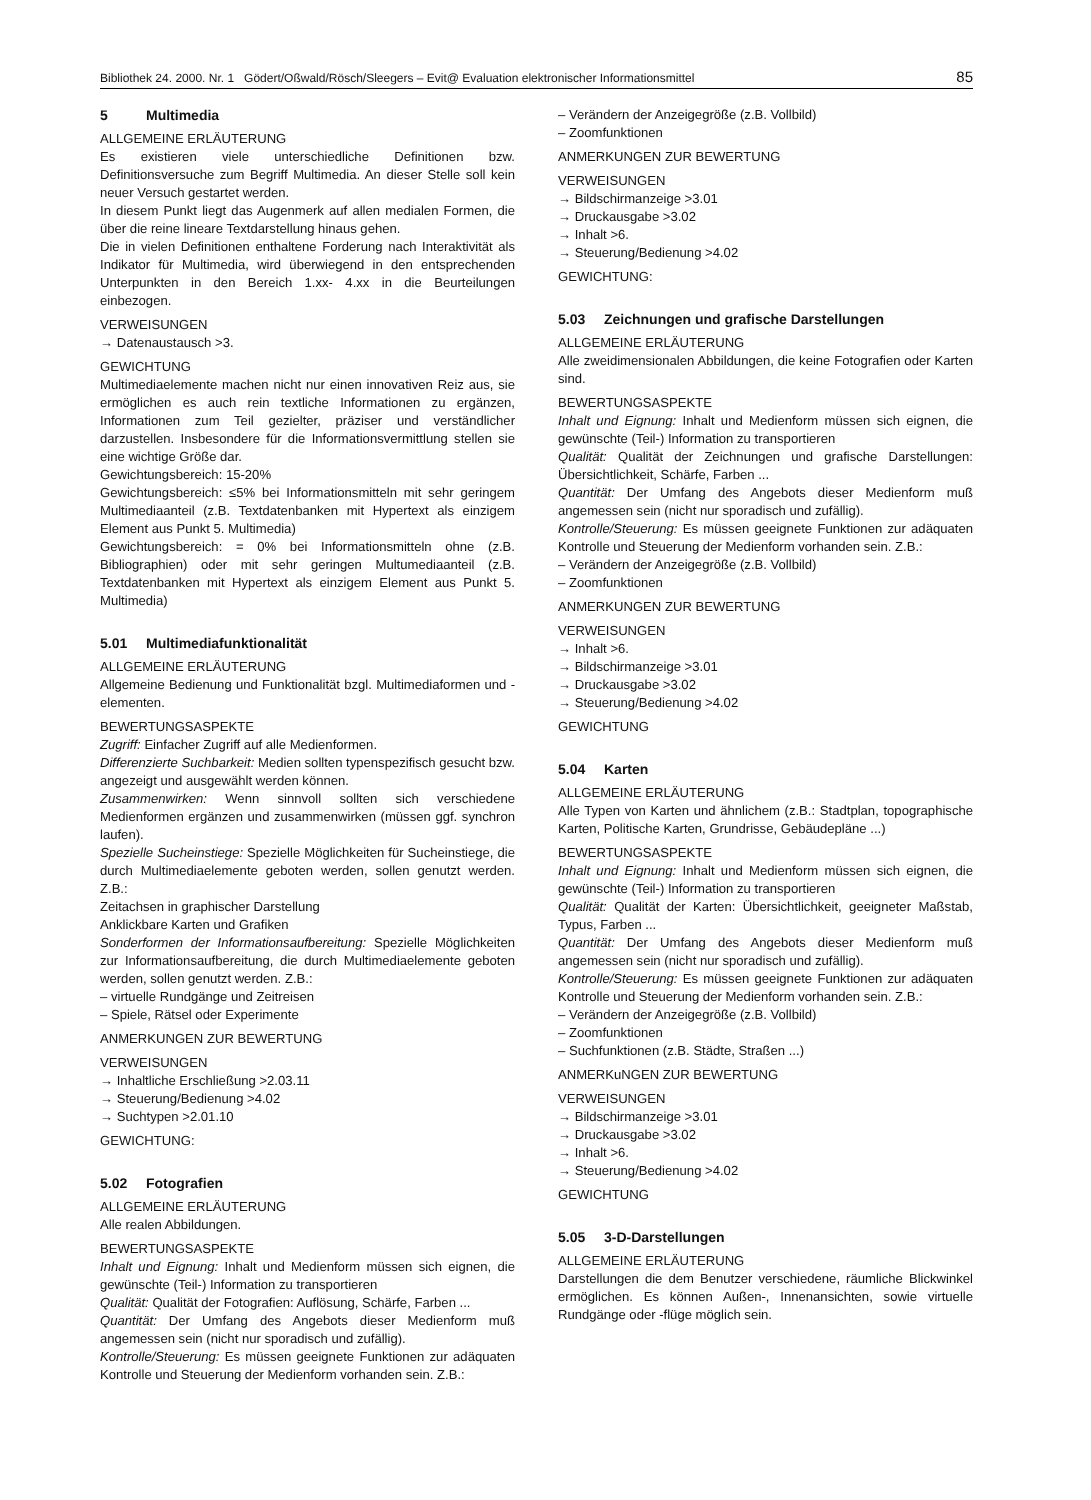Bibliothek 24. 2000. Nr. 1 Gödert/Oßwald/Rösch/Sleegers – Evit@ Evaluation elektronischer Informationsmittel 85
5 Multimedia
ALLGEMEINE ERLÄUTERUNG
Es existieren viele unterschiedliche Definitionen bzw. Definitionsversuche zum Begriff Multimedia. An dieser Stelle soll kein neuer Versuch gestartet werden.
In diesem Punkt liegt das Augenmerk auf allen medialen Formen, die über die reine lineare Textdarstellung hinaus gehen.
Die in vielen Definitionen enthaltene Forderung nach Interaktivität als Indikator für Multimedia, wird überwiegend in den entsprechenden Unterpunkten in den Bereich 1.xx- 4.xx in die Beurteilungen einbezogen.
VERWEISUNGEN
→ Datenaustausch >3.
GEWICHTUNG
Multimediaelemente machen nicht nur einen innovativen Reiz aus, sie ermöglichen es auch rein textliche Informationen zu ergänzen, Informationen zum Teil gezielter, präziser und verständlicher darzustellen. Insbesondere für die Informationsvermittlung stellen sie eine wichtige Größe dar.
Gewichtungsbereich: 15-20%
Gewichtungsbereich: ≤5% bei Informationsmitteln mit sehr geringem Multimediaanteil (z.B. Textdatenbanken mit Hypertext als einzigem Element aus Punkt 5. Multimedia)
Gewichtungsbereich: = 0% bei Informationsmitteln ohne (z.B. Bibliographien) oder mit sehr geringen Multumediaanteil (z.B. Textdatenbanken mit Hypertext als einzigem Element aus Punkt 5. Multimedia)
5.01 Multimediafunktionalität
ALLGEMEINE ERLÄUTERUNG
Allgemeine Bedienung und Funktionalität bzgl. Multimediaformen und -elementen.
BEWERTUNGSASPEKTE
Zugriff: Einfacher Zugriff auf alle Medienformen.
Differenzierte Suchbarkeit: Medien sollten typenspezifisch gesucht bzw. angezeigt und ausgewählt werden können.
Zusammenwirken: Wenn sinnvoll sollten sich verschiedene Medienformen ergänzen und zusammenwirken (müssen ggf. synchron laufen).
Spezielle Sucheinstiege: Spezielle Möglichkeiten für Sucheinstiege, die durch Multimediaelemente geboten werden, sollen genutzt werden. Z.B.:
Zeitachsen in graphischer Darstellung
Anklickbare Karten und Grafiken
Sonderformen der Informationsaufbereitung: Spezielle Möglichkeiten zur Informationsaufbereitung, die durch Multimediaelemente geboten werden, sollen genutzt werden. Z.B.:
– virtuelle Rundgänge und Zeitreisen
– Spiele, Rätsel oder Experimente
ANMERKUNGEN ZUR BEWERTUNG
VERWEISUNGEN
→ Inhaltliche Erschließung >2.03.11
→ Steuerung/Bedienung >4.02
→ Suchtypen >2.01.10
GEWICHTUNG:
5.02 Fotografien
ALLGEMEINE ERLÄUTERUNG
Alle realen Abbildungen.
BEWERTUNGSASPEKTE
Inhalt und Eignung: Inhalt und Medienform müssen sich eignen, die gewünschte (Teil-) Information zu transportieren
Qualität: Qualität der Fotografien: Auflösung, Schärfe, Farben ...
Quantität: Der Umfang des Angebots dieser Medienform muß angemessen sein (nicht nur sporadisch und zufällig).
Kontrolle/Steuerung: Es müssen geeignete Funktionen zur adäquaten Kontrolle und Steuerung der Medienform vorhanden sein. Z.B.:
– Verändern der Anzeigegröße (z.B. Vollbild)
– Zoomfunktionen
ANMERKUNGEN ZUR BEWERTUNG
VERWEISUNGEN
→ Bildschirmanzeige >3.01
→ Druckausgabe >3.02
→ Inhalt >6.
→ Steuerung/Bedienung >4.02
GEWICHTUNG:
5.03 Zeichnungen und grafische Darstellungen
ALLGEMEINE ERLÄUTERUNG
Alle zweidimensionalen Abbildungen, die keine Fotografien oder Karten sind.
BEWERTUNGSASPEKTE
Inhalt und Eignung: Inhalt und Medienform müssen sich eignen, die gewünschte (Teil-) Information zu transportieren
Qualität: Qualität der Zeichnungen und grafische Darstellungen: Übersichtlichkeit, Schärfe, Farben ...
Quantität: Der Umfang des Angebots dieser Medienform muß angemessen sein (nicht nur sporadisch und zufällig).
Kontrolle/Steuerung: Es müssen geeignete Funktionen zur adäquaten Kontrolle und Steuerung der Medienform vorhanden sein. Z.B.:
– Verändern der Anzeigegröße (z.B. Vollbild)
– Zoomfunktionen
ANMERKUNGEN ZUR BEWERTUNG
VERWEISUNGEN
→ Inhalt >6.
→ Bildschirmanzeige >3.01
→ Druckausgabe >3.02
→ Steuerung/Bedienung >4.02
GEWICHTUNG
5.04 Karten
ALLGEMEINE ERLÄUTERUNG
Alle Typen von Karten und ähnlichem (z.B.: Stadtplan, topographische Karten, Politische Karten, Grundrisse, Gebäudepläne ...)
BEWERTUNGSASPEKTE
Inhalt und Eignung: Inhalt und Medienform müssen sich eignen, die gewünschte (Teil-) Information zu transportieren
Qualität: Qualität der Karten: Übersichtlichkeit, geeigneter Maßstab, Typus, Farben ...
Quantität: Der Umfang des Angebots dieser Medienform muß angemessen sein (nicht nur sporadisch und zufällig).
Kontrolle/Steuerung: Es müssen geeignete Funktionen zur adäquaten Kontrolle und Steuerung der Medienform vorhanden sein. Z.B.:
– Verändern der Anzeigegröße (z.B. Vollbild)
– Zoomfunktionen
– Suchfunktionen (z.B. Städte, Straßen ...)
ANMERKuNGEN ZUR BEWERTUNG
VERWEISUNGEN
→ Bildschirmanzeige >3.01
→ Druckausgabe >3.02
→ Inhalt >6.
→ Steuerung/Bedienung >4.02
GEWICHTUNG
5.05 3-D-Darstellungen
ALLGEMEINE ERLÄUTERUNG
Darstellungen die dem Benutzer verschiedene, räumliche Blickwinkel ermöglichen. Es können Außen-, Innenansichten, sowie virtuelle Rundgänge oder -flüge möglich sein.